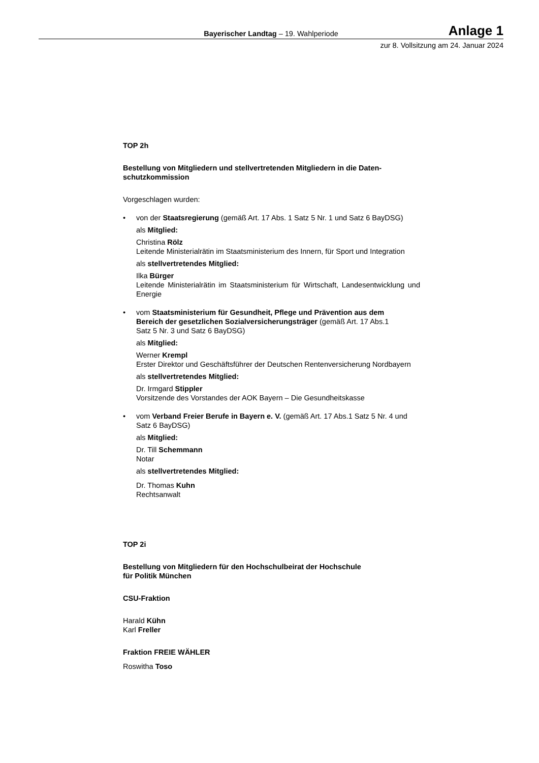Bayerischer Landtag – 19. Wahlperiode
Anlage 1
zur 8. Vollsitzung am 24. Januar 2024
TOP 2h
Bestellung von Mitgliedern und stellvertretenden Mitgliedern in die Daten-
schutzkommission
Vorgeschlagen wurden:
•
von der Staatsregierung (gemäß Art. 17 Abs. 1 Satz 5 Nr. 1 und Satz 6 BayDSG)
als Mitglied:
Christina Rölz
Leitende Ministerialrätin im Staatsministerium des Innern, für Sport und Integration
als stellvertretendes Mitglied:
Ilka Bürger
Leitende Ministerialrätin im Staatsministerium für Wirtschaft, Landesentwicklung und Energie
•
vom Staatsministerium für Gesundheit, Pflege und Prävention aus dem
Bereich der gesetzlichen Sozialversicherungsträger (gemäß Art. 17 Abs.1
Satz 5 Nr. 3 und Satz 6 BayDSG)
als Mitglied:
Werner Krempl
Erster Direktor und Geschäftsführer der Deutschen Rentenversicherung Nordbayern
als stellvertretendes Mitglied:
Dr. Irmgard Stippler
Vorsitzende des Vorstandes der AOK Bayern – Die Gesundheitskasse
•
vom Verband Freier Berufe in Bayern e. V. (gemäß Art. 17 Abs.1 Satz 5 Nr. 4 und
Satz 6 BayDSG)
als Mitglied:
Dr. Till Schemmann
Notar
als stellvertretendes Mitglied:
Dr. Thomas Kuhn
Rechtsanwalt
TOP 2i
Bestellung von Mitgliedern für den Hochschulbeirat der Hochschule
für Politik München
CSU-Fraktion
Harald Kühn
Karl Freller
Fraktion FREIE WÄHLER
Roswitha Toso